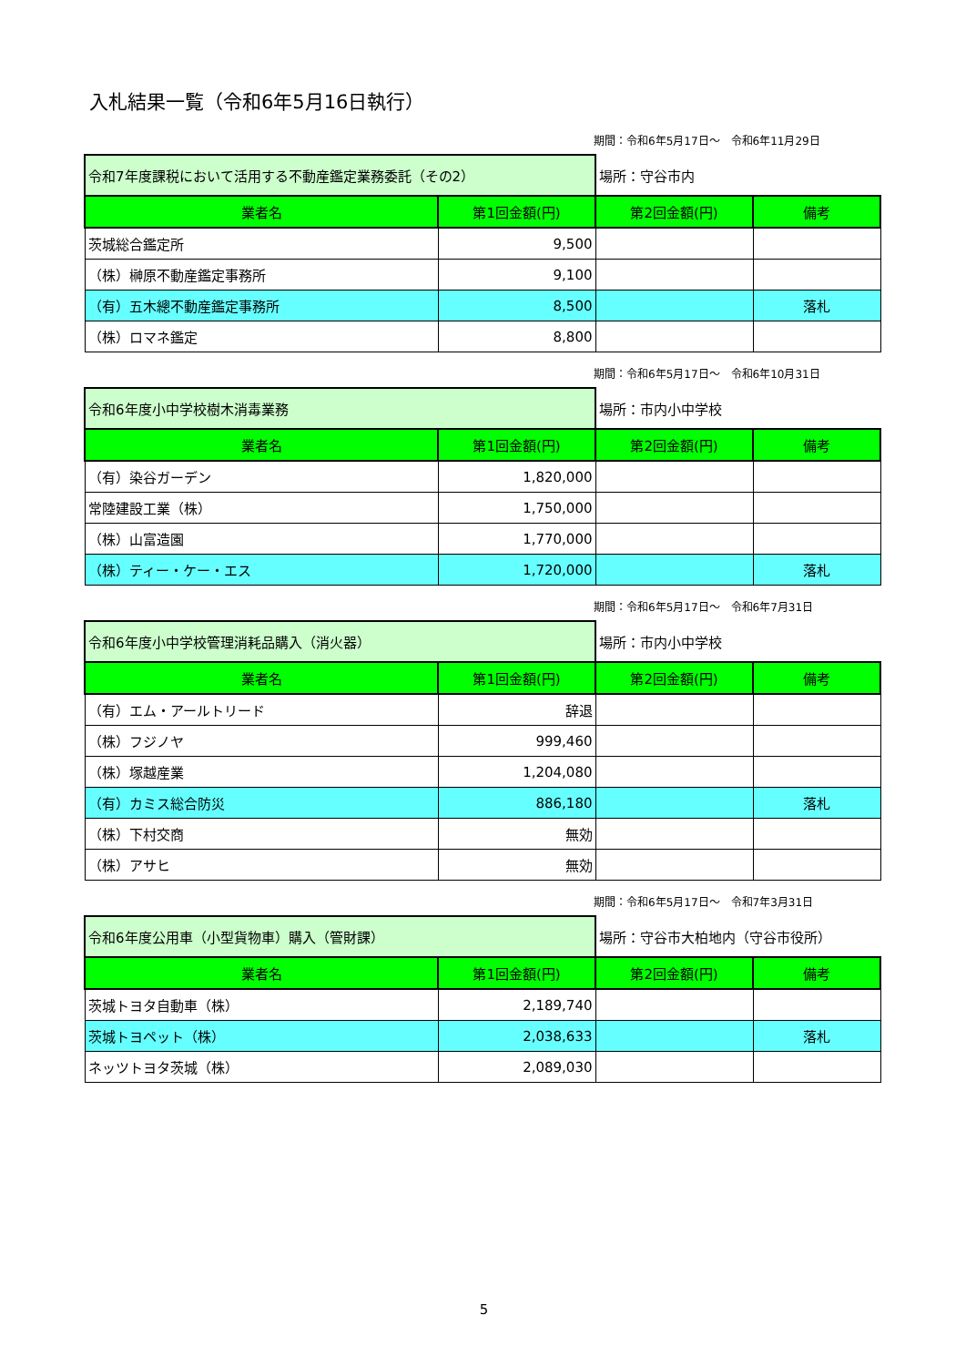入札結果一覧（令和6年5月16日執行）
期間：令和6年5月17日～　令和6年11月29日
| 令和7年度課税において活用する不動産鑑定業務委託（その2） | | 場所：守谷市内 | |
| 業者名 | 第1回金額(円) | 第2回金額(円) | 備考 |
| 茨城総合鑑定所 | 9,500 | | |
| （株）榊原不動産鑑定事務所 | 9,100 | | |
| （有）五木總不動産鑑定事務所 | 8,500 | | 落札 |
| （株）ロマネ鑑定 | 8,800 | | |
期間：令和6年5月17日～　令和6年10月31日
| 令和6年度小中学校樹木消毒業務 | | 場所：市内小中学校 | |
| 業者名 | 第1回金額(円) | 第2回金額(円) | 備考 |
| （有）染谷ガーデン | 1,820,000 | | |
| 常陸建設工業（株） | 1,750,000 | | |
| （株）山富造園 | 1,770,000 | | |
| （株）ティー・ケー・エス | 1,720,000 | | 落札 |
期間：令和6年5月17日～　令和6年7月31日
| 令和6年度小中学校管理消耗品購入（消火器） | | 場所：市内小中学校 | |
| 業者名 | 第1回金額(円) | 第2回金額(円) | 備考 |
| （有）エム・アールトリード | 辞退 | | |
| （株）フジノヤ | 999,460 | | |
| （株）塚越産業 | 1,204,080 | | |
| （有）カミス総合防災 | 886,180 | | 落札 |
| （株）下村交商 | 無効 | | |
| （株）アサヒ | 無効 | | |
期間：令和6年5月17日～　令和7年3月31日
| 令和6年度公用車（小型貨物車）購入（管財課） | | 場所：守谷市大柏地内（守谷市役所） | |
| 業者名 | 第1回金額(円) | 第2回金額(円) | 備考 |
| 茨城トヨタ自動車（株） | 2,189,740 | | |
| 茨城トヨペット（株） | 2,038,633 | | 落札 |
| ネッツトヨタ茨城（株） | 2,089,030 | | |
5